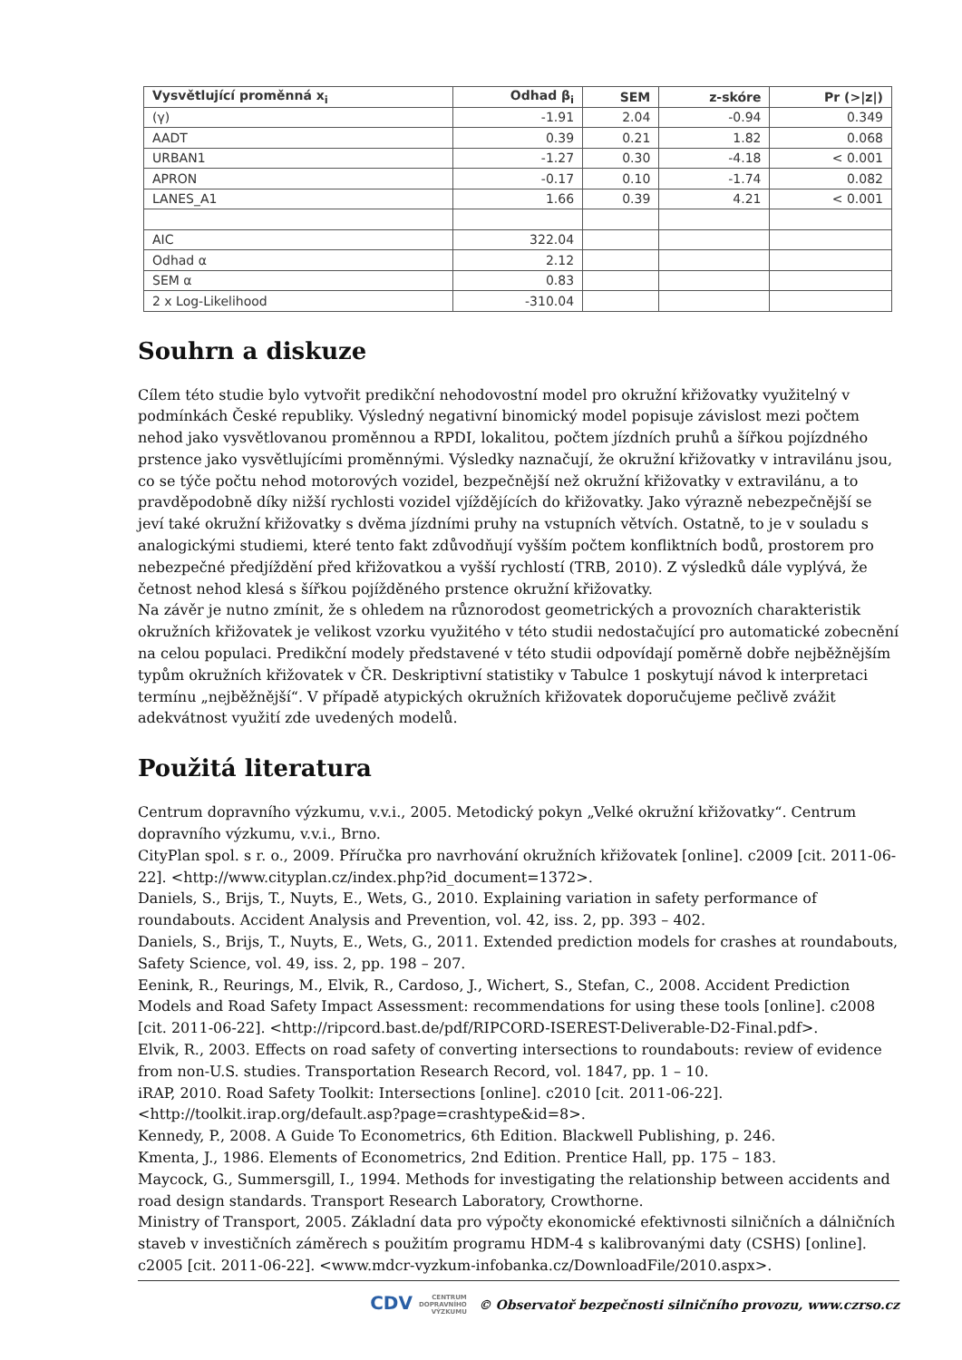| Vysvětlující proměnná x<sub>i</sub> | Odhad β<sub>i</sub> | SEM | z-skóre | Pr (>/z/) |
| --- | --- | --- | --- | --- |
| (γ) | -1.91 | 2.04 | -0.94 | 0.349 |
| AADT | 0.39 | 0.21 | 1.82 | 0.068 |
| URBAN1 | -1.27 | 0.30 | -4.18 | < 0.001 |
| APRON | -0.17 | 0.10 | -1.74 | 0.082 |
| LANES_A1 | 1.66 | 0.39 | 4.21 | < 0.001 |
| AIC | 322.04 | | | |
| Odhad α | 2.12 | | | |
| SEM α | 0.83 | | | |
| 2 x Log-Likelihood | -310.04 | | | |
Souhrn a diskuze
Cílem této studie bylo vytvořit predikční nehodovostní model pro okružní křižovatky využitelný v podmínkách České republiky. Výsledný negativní binomický model popisuje závislost mezi počtem nehod jako vysvětlovanou proměnnou a RPDI, lokalitou, počtem jízdních pruhů a šířkou pojízdného prstence jako vysvětlujícími proměnnými. Výsledky naznačují, že okružní křižovatky v intravilánu jsou, co se týče počtu nehod motorových vozidel, bezpečnější než okružní křižovatky v extravilánu, a to pravděpodobně díky nižší rychlosti vozidel vjíždějících do křižovatky. Jako výrazně nebezpečnější se jeví také okružní křižovatky s dvěma jízdními pruhy na vstupních větvích. Ostatně, to je v souladu s analogickými studiemi, které tento fakt zdůvodňují vyšším počtem konfliktních bodů, prostorem pro nebezpečné předjíždění před křižovatkou a vyšší rychlostí (TRB, 2010). Z výsledků dále vyplývá, že četnost nehod klesá s šířkou pojížděného prstence okružní křižovatky.
Na závěr je nutno zmínit, že s ohledem na různorodost geometrických a provozních charakteristik okružních křižovatek je velikost vzorku využitého v této studii nedostačující pro automatické zobecnění na celou populaci. Predikční modely představené v této studii odpovídají poměrně dobře nejběžnějším typům okružních křižovatek v ČR. Deskriptivní statistiky v Tabulce 1 poskytují návod k interpretaci termínu „nejběžnější“. V případě atypických okružních křižovatek doporučujeme pečlivě zvážit adekvátnost využití zde uvedených modelů.
Použitá literatura
Centrum dopravního výzkumu, v.v.i., 2005. Metodický pokyn „Velké okružní křižovatky“. Centrum dopravního výzkumu, v.v.i., Brno.
CityPlan spol. s r. o., 2009. Příručka pro navrhování okružních křižovatek [online]. c2009 [cit. 2011-06-22]. <http://www.cityplan.cz/index.php?id_document=1372>.
Daniels, S., Brijs, T., Nuyts, E., Wets, G., 2010. Explaining variation in safety performance of roundabouts. Accident Analysis and Prevention, vol. 42, iss. 2, pp. 393 – 402.
Daniels, S., Brijs, T., Nuyts, E., Wets, G., 2011. Extended prediction models for crashes at roundabouts, Safety Science, vol. 49, iss. 2, pp. 198 – 207.
Eenink, R., Reurings, M., Elvik, R., Cardoso, J., Wichert, S., Stefan, C., 2008. Accident Prediction Models and Road Safety Impact Assessment: recommendations for using these tools [online]. c2008 [cit. 2011-06-22]. <http://ripcord.bast.de/pdf/RIPCORD-ISEREST-Deliverable-D2-Final.pdf>.
Elvik, R., 2003. Effects on road safety of converting intersections to roundabouts: review of evidence from non-U.S. studies. Transportation Research Record, vol. 1847, pp. 1 – 10.
iRAP, 2010. Road Safety Toolkit: Intersections [online]. c2010 [cit. 2011-06-22]. <http://toolkit.irap.org/default.asp?page=crashtype&id=8>.
Kennedy, P., 2008. A Guide To Econometrics, 6th Edition. Blackwell Publishing, p. 246.
Kmenta, J., 1986. Elements of Econometrics, 2nd Edition. Prentice Hall, pp. 175 – 183.
Maycock, G., Summersgill, I., 1994. Methods for investigating the relationship between accidents and road design standards. Transport Research Laboratory, Crowthorne.
Ministry of Transport, 2005. Základní data pro výpočty ekonomické efektivnosti silničních a dálničních staveb v investičních záměrech s použitím programu HDM-4 s kalibrovanými daty (CSHS) [online]. c2005 [cit. 2011-06-22]. <www.mdcr-vyzkum-infobanka.cz/DownloadFile/2010.aspx>.
CDV CENTRUM
DOPRAVNÍHO
VÝZKUMU © Observatoř bezpečnosti silničního provozu, www.czrso.cz